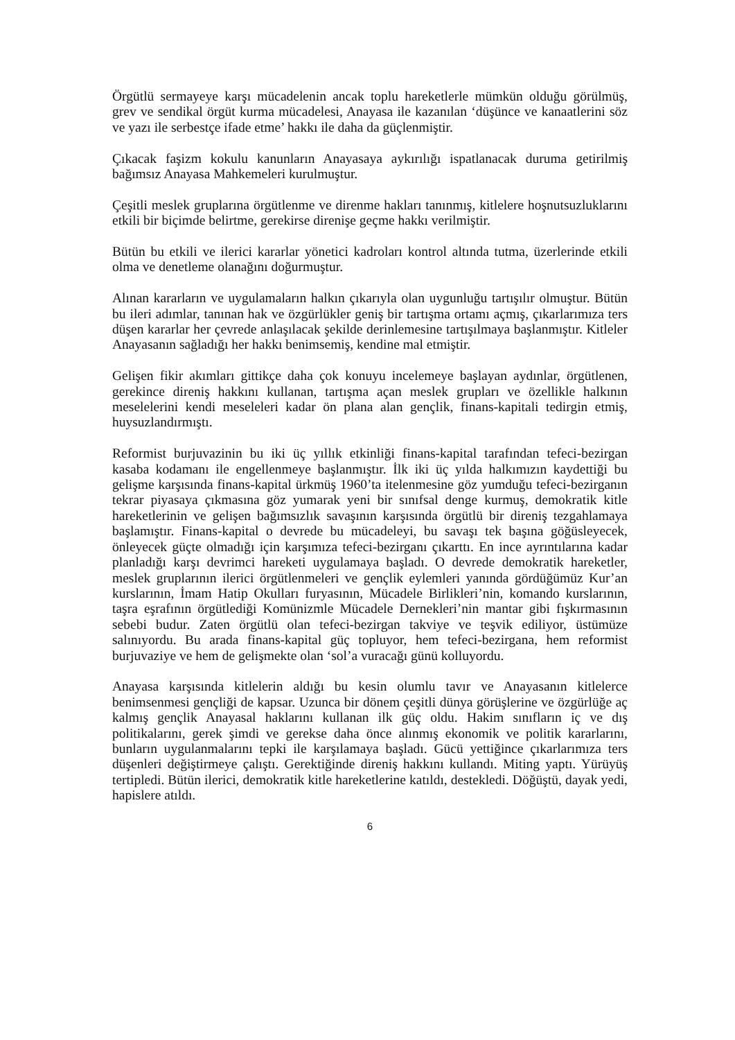Örgütlü sermayeye karşı mücadelenin ancak toplu hareketlerle mümkün olduğu görülmüş, grev ve sendikal örgüt kurma mücadelesi, Anayasa ile kazanılan ‘düşünce ve kanaatlerini söz ve yazı ile serbestçe ifade etme’ hakkı ile daha da güçlenmiştir.
Çıkacak faşizm kokulu kanunların Anayasaya aykırılığı ispatlanacak duruma getirilmiş bağımsız Anayasa Mahkemeleri kurulmuştur.
Çeşitli meslek gruplarına örgütlenme ve direnme hakları tanınmış, kitlelere hoşnutsuzluklarını etkili bir biçimde belirtme, gerekirse direnişe geçme hakkı verilmiştir.
Bütün bu etkili ve ilerici kararlar yönetici kadroları kontrol altında tutma, üzerlerinde etkili olma ve denetleme olanağını doğurmuştur.
Alınan kararların ve uygulamaların halkın çıkarıyla olan uygunluğu tartışılır olmuştur. Bütün bu ileri adımlar, tanınan hak ve özgürlükler geniş bir tartışma ortamı açmış, çıkarlarımıza ters düşen kararlar her çevrede anlaşılacak şekilde derinlemesine tartışılmaya başlanmıştır. Kitleler Anayasanın sağladığı her hakkı benimsemiş, kendine mal etmiştir.
Gelişen fikir akımları gittikçe daha çok konuyu incelemeye başlayan aydınlar, örgütlenen, gerekince direniş hakkını kullanan, tartışma açan meslek grupları ve özellikle halkının meselelerini kendi meseleleri kadar ön plana alan gençlik, finans-kapitali tedirgin etmiş, huysuzlandırmıştı.
Reformist burjuvazinin bu iki üç yıllık etkinliği finans-kapital tarafından tefeci-bezirgan kasaba kodamanı ile engellenmeye başlanmıştır. İlk iki üç yılda halkımızın kaydettiği bu gelişme karşısında finans-kapital ürkmüş 1960’ta itelenmesine göz yumduğu tefeci-bezirganın tekrar piyasaya çıkmasına göz yumarak yeni bir sınıfsal denge kurmuş, demokratik kitle hareketlerinin ve gelişen bağımsızlık savaşının karşısında örgütlü bir direniş tezgahlamaya başlamıştır. Finans-kapital o devrede bu mücadeleyi, bu savaşı tek başına göğüsleyecek, önleyecek güçte olmadığı için karşımıza tefeci-bezirganı çıkarttı. En ince ayrıntılarına kadar planladığı karşı devrimci hareketi uygulamaya başladı. O devrede demokratik hareketler, meslek gruplarının ilerici örgütlenmeleri ve gençlik eylemleri yanında gördüğümüz Kur’an kurslarının, İmam Hatip Okulları furyasının, Mücadele Birlikleri’nin, komando kurslarının, taşra eşrafının örgütlediği Komünizmle Mücadele Dernekleri’nin mantar gibi fışkırmasının sebebi budur. Zaten örgütlü olan tefeci-bezirgan takviye ve teşvik ediliyor, üstümüze salınıyordu. Bu arada finans-kapital güç topluyor, hem tefeci-bezirgana, hem reformist burjuvaziye ve hem de gelişmekte olan ‘sol’a vuracağı günü kolluyordu.
Anayasa karşısında kitlelerin aldığı bu kesin olumlu tavır ve Anayasanın kitlelerce benimsenmesi gençliği de kapsar. Uzunca bir dönem çeşitli dünya görüşlerine ve özgürlüğe aç kalmış gençlik Anayasal haklarını kullanan ilk güç oldu. Hakim sınıfların iç ve dış politikalarını, gerek şimdi ve gerekse daha önce alınmış ekonomik ve politik kararlarını, bunların uygulanmalarını tepki ile karşılamaya başladı. Gücü yettiğince çıkarlarımıza ters düşenleri değiştirmeye çalıştı. Gerektiğinde direniş hakkını kullandı. Miting yaptı. Yürüyüş tertipledi. Bütün ilerici, demokratik kitle hareketlerine katıldı, destekledi. Döğüştü, dayak yedi, hapislere atıldı.
6